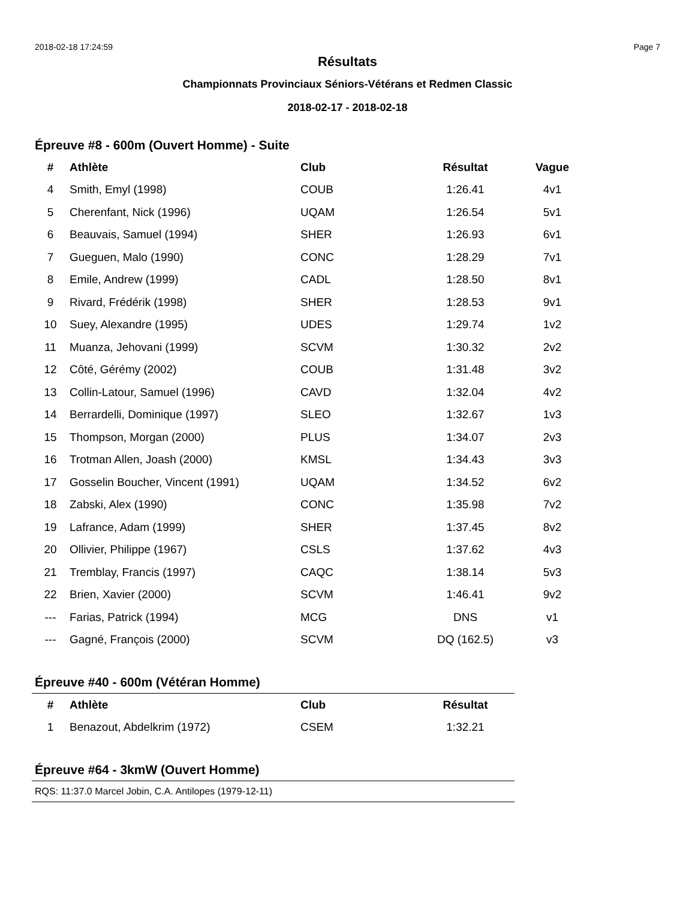2018-02-18 17:24:59 Page 7
Résultats
Championnats Provinciaux Séniors-Vétérans et Redmen Classic
2018-02-17 - 2018-02-18
Épreuve #8 - 600m (Ouvert Homme) - Suite
| # | Athlète | Club | Résultat | Vague |
| --- | --- | --- | --- | --- |
| 4 | Smith, Emyl (1998) | COUB | 1:26.41 | 4v1 |
| 5 | Cherenfant, Nick (1996) | UQAM | 1:26.54 | 5v1 |
| 6 | Beauvais, Samuel (1994) | SHER | 1:26.93 | 6v1 |
| 7 | Gueguen, Malo (1990) | CONC | 1:28.29 | 7v1 |
| 8 | Emile, Andrew (1999) | CADL | 1:28.50 | 8v1 |
| 9 | Rivard, Frédérik (1998) | SHER | 1:28.53 | 9v1 |
| 10 | Suey, Alexandre (1995) | UDES | 1:29.74 | 1v2 |
| 11 | Muanza, Jehovani (1999) | SCVM | 1:30.32 | 2v2 |
| 12 | Côté, Gérémy (2002) | COUB | 1:31.48 | 3v2 |
| 13 | Collin-Latour, Samuel (1996) | CAVD | 1:32.04 | 4v2 |
| 14 | Berrardelli, Dominique (1997) | SLEO | 1:32.67 | 1v3 |
| 15 | Thompson, Morgan (2000) | PLUS | 1:34.07 | 2v3 |
| 16 | Trotman Allen, Joash (2000) | KMSL | 1:34.43 | 3v3 |
| 17 | Gosselin Boucher, Vincent (1991) | UQAM | 1:34.52 | 6v2 |
| 18 | Zabski, Alex (1990) | CONC | 1:35.98 | 7v2 |
| 19 | Lafrance, Adam (1999) | SHER | 1:37.45 | 8v2 |
| 20 | Ollivier, Philippe (1967) | CSLS | 1:37.62 | 4v3 |
| 21 | Tremblay, Francis (1997) | CAQC | 1:38.14 | 5v3 |
| 22 | Brien, Xavier (2000) | SCVM | 1:46.41 | 9v2 |
| --- | Farias, Patrick (1994) | MCG | DNS | v1 |
| --- | Gagné, François (2000) | SCVM | DQ (162.5) | v3 |
Épreuve #40 - 600m (Vétéran Homme)
| # | Athlète | Club | Résultat |
| --- | --- | --- | --- |
| 1 | Benazout, Abdelkrim (1972) | CSEM | 1:32.21 |
Épreuve #64 - 3kmW (Ouvert Homme)
RQS: 11:37.0 Marcel Jobin, C.A. Antilopes (1979-12-11)